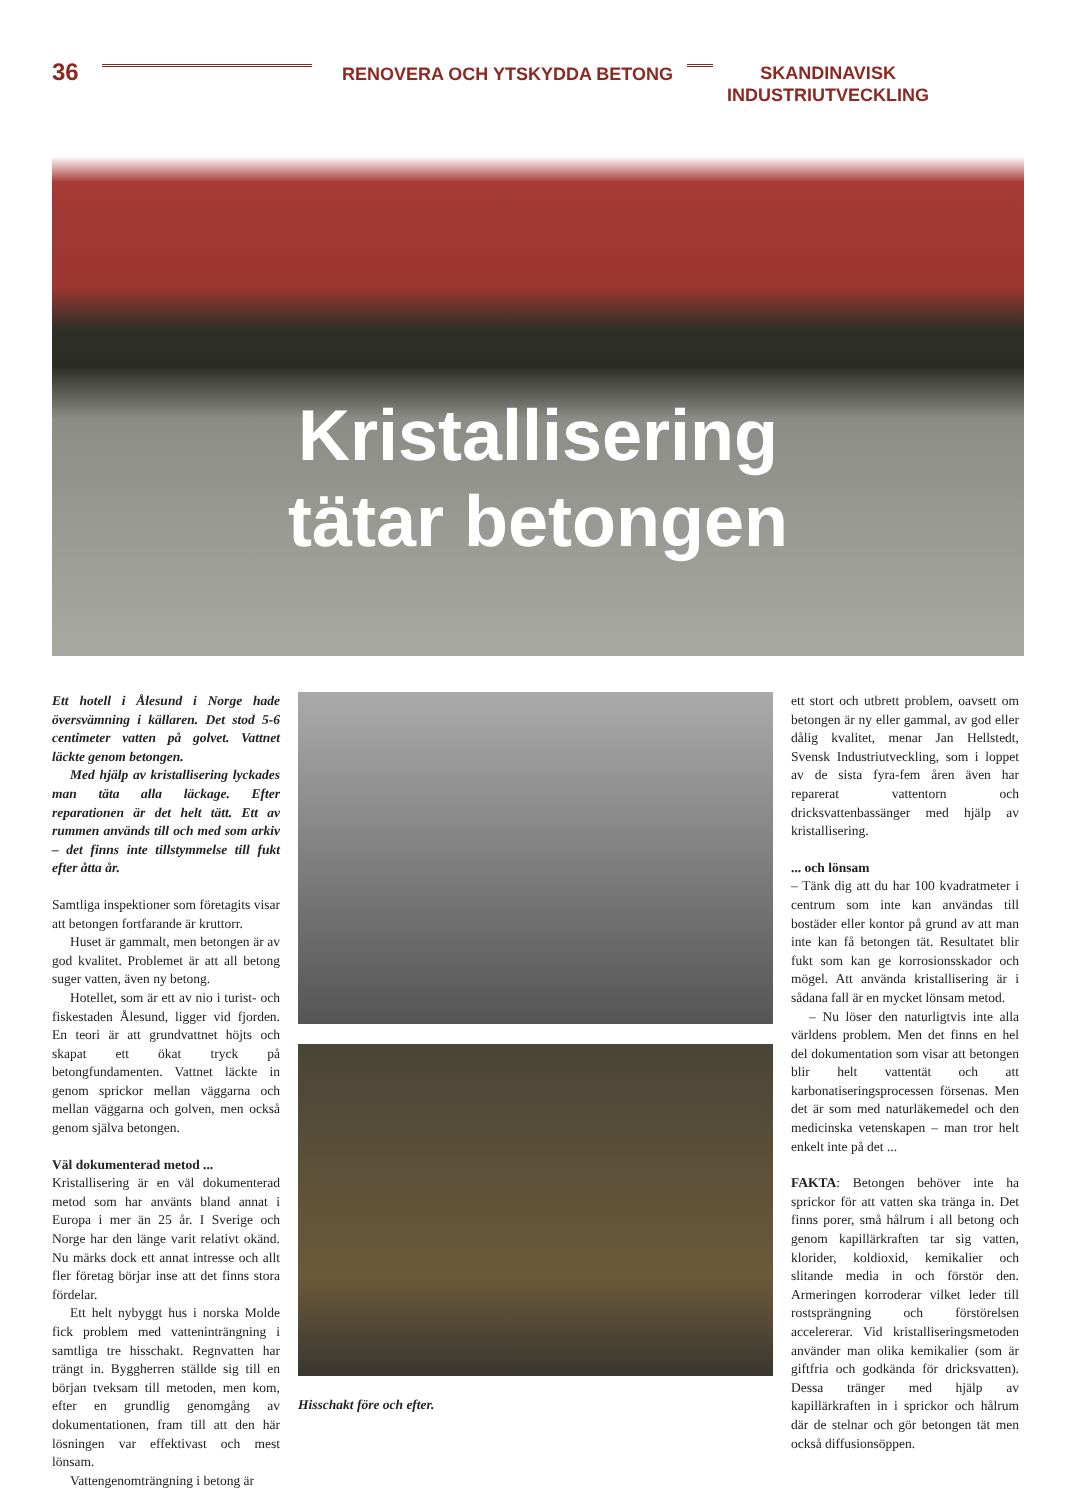36
RENOVERA OCH YTSKYDDA BETONG
SKANDINAVISK
INDUSTRIUTVECKLING
Kristallisering
tätar betongen
Ett hotell i Ålesund i Norge hade översvämning i källaren. Det stod 5-6 centimeter vatten på golvet. Vattnet läckte genom betongen.
Med hjälp av kristallisering lyckades man täta alla läckage. Efter reparationen är det helt tätt. Ett av rummen används till och med som arkiv – det finns inte tillstymmelse till fukt efter åtta år.
Samtliga inspektioner som företagits visar att betongen fortfarande är kruttorr.
Huset är gammalt, men betongen är av god kvalitet. Problemet är att all betong suger vatten, även ny betong.
Hotellet, som är ett av nio i turist- och fiskestaden Ålesund, ligger vid fjorden. En teori är att grundvattnet höjts och skapat ett ökat tryck på betongfundamenten. Vattnet läckte in genom sprickor mellan väggarna och mellan väggarna och golven, men också genom själva betongen.
Väl dokumenterad metod ...
Kristallisering är en väl dokumenterad metod som har använts bland annat i Europa i mer än 25 år. I Sverige och Norge har den länge varit relativt okänd. Nu märks dock ett annat intresse och allt fler företag börjar inse att det finns stora fördelar.
Ett helt nybyggt hus i norska Molde fick problem med vatteninträngning i samtliga tre hisschakt. Regnvatten har trängt in. Byggherren ställde sig till en början tveksam till metoden, men kom, efter en grundlig genomgång av dokumentationen, fram till att den här lösningen var effektivast och mest lönsam.
Vattengenomträngning i betong är
Hisschakt före och efter. ett stort och utbrett problem, oavsett om betongen är ny eller gammal, av god eller dålig kvalitet, menar Jan Hellstedt, Svensk Industriutveckling, som i loppet av de sista fyra-fem åren även har reparerat vattentorn och dricksvattenbassänger med hjälp av kristallisering.
... och lönsam
– Tänk dig att du har 100 kvadratmeter i centrum som inte kan användas till bostäder eller kontor på grund av att man inte kan få betongen tät. Resultatet blir fukt som kan ge korrosionsskador och mögel. Att använda kristallisering är i sådana fall är en mycket lönsam metod.
– Nu löser den naturligtvis inte alla världens problem. Men det finns en hel del dokumentation som visar att betongen blir helt vattentät och att karbonatiseringsprocessen försenas. Men det är som med naturläkemedel och den medicinska vetenskapen – man tror helt enkelt inte på det ...
FAKTA: Betongen behöver inte ha sprickor för att vatten ska tränga in. Det finns porer, små hålrum i all betong och genom kapillärkraften tar sig vatten, klorider, koldioxid, kemikalier och slitande media in och förstör den. Armeringen korroderar vilket leder till rostsprängning och förstörelsen accelererar. Vid kristalliseringsmetoden använder man olika kemikalier (som är giftfria och godkända för dricksvatten). Dessa tränger med hjälp av kapillärkraften in i sprickor och hålrum där de stelnar och gör betongen tät men också diffusionsöppen.